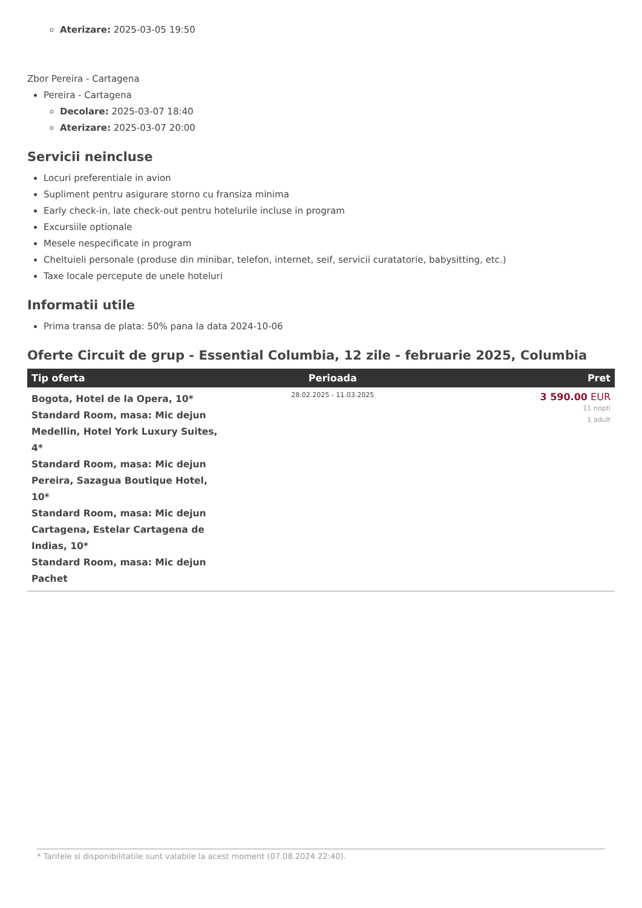Aterizare: 2025-03-05 19:50
Zbor Pereira - Cartagena
Pereira - Cartagena
Decolare: 2025-03-07 18:40
Aterizare: 2025-03-07 20:00
Servicii neincluse
Locuri preferentiale in avion
Supliment pentru asigurare storno cu fransiza minima
Early check-in, late check-out pentru hotelurile incluse in program
Excursiile optionale
Mesele nespecificate in program
Cheltuieli personale (produse din minibar, telefon, internet, seif, servicii curatatorie, babysitting, etc.)
Taxe locale percepute de unele hoteluri
Informatii utile
Prima transa de plata: 50% pana la data 2024-10-06
Oferte Circuit de grup - Essential Columbia, 12 zile - februarie 2025, Columbia
| Tip oferta | Perioada | Pret |
| --- | --- | --- |
| Bogota, Hotel de la Opera, 10* Standard Room, masa: Mic dejun Medellin, Hotel York Luxury Suites, 4* Standard Room, masa: Mic dejun Pereira, Sazagua Boutique Hotel, 10* Standard Room, masa: Mic dejun Cartagena, Estelar Cartagena de Indias, 10* Standard Room, masa: Mic dejun Pachet | 28.02.2025 - 11.03.2025 | 3 590.00 EUR 11 nopti 1 adult |
* Tarifele si disponibilitatile sunt valabile la acest moment (07.08.2024 22:40).